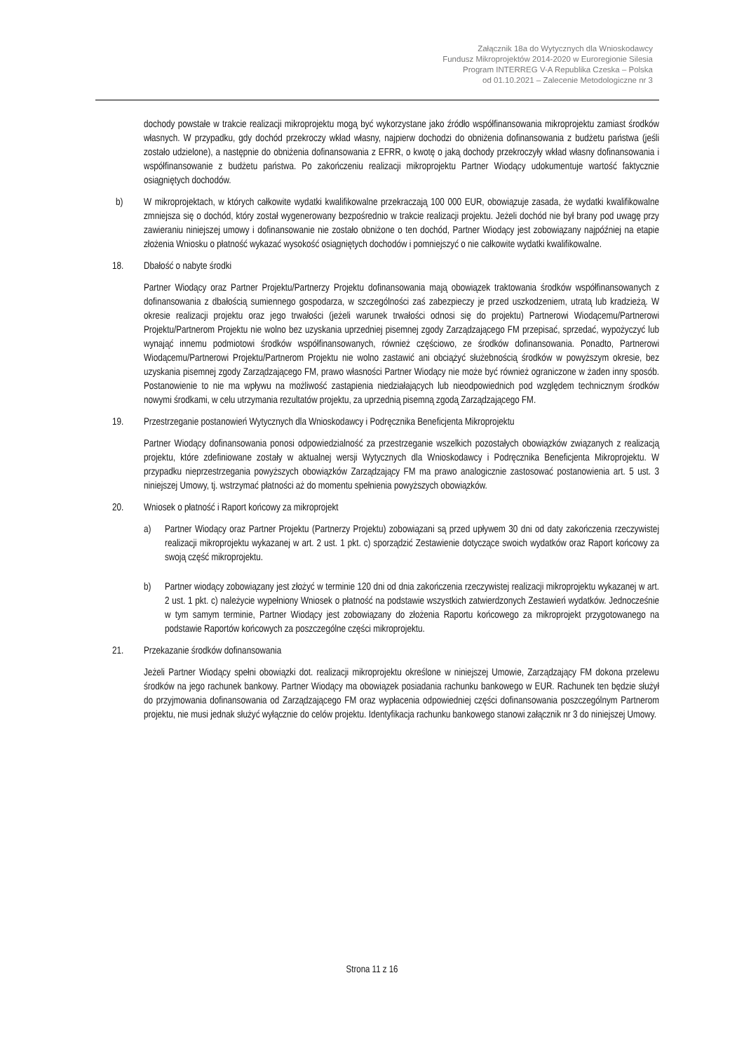Załącznik 18a do Wytycznych dla Wnioskodawcy
Fundusz Mikroprojektów 2014-2020 w Euroregionie Silesia
Program INTERREG V-A Republika Czeska – Polska
od 01.10.2021 – Zalecenie Metodologiczne nr 3
dochody powstałe w trakcie realizacji mikroprojektu mogą być wykorzystane jako źródło współfinansowania mikroprojektu zamiast środków własnych. W przypadku, gdy dochód przekroczy wkład własny, najpierw dochodzi do obniżenia dofinansowania z budżetu państwa (jeśli zostało udzielone), a następnie do obniżenia dofinansowania z EFRR, o kwotę o jaką dochody przekroczyły wkład własny dofinansowania i współfinansowanie z budżetu państwa. Po zakończeniu realizacji mikroprojektu Partner Wiodący udokumentuje wartość faktycznie osiągniętych dochodów.
b) W mikroprojektach, w których całkowite wydatki kwalifikowalne przekraczają 100 000 EUR, obowiązuje zasada, że wydatki kwalifikowalne zmniejsza się o dochód, który został wygenerowany bezpośrednio w trakcie realizacji projektu. Jeżeli dochód nie był brany pod uwagę przy zawieraniu niniejszej umowy i dofinansowanie nie zostało obniżone o ten dochód, Partner Wiodący jest zobowiązany najpóźniej na etapie złożenia Wniosku o płatność wykazać wysokość osiągniętych dochodów i pomniejszyć o nie całkowite wydatki kwalifikowalne.
18. Dbałość o nabyte środki
Partner Wiodący oraz Partner Projektu/Partnerzy Projektu dofinansowania mają obowiązek traktowania środków współfinansowanych z dofinansowania z dbałością sumiennego gospodarza, w szczególności zaś zabezpieczy je przed uszkodzeniem, utratą lub kradzieżą. W okresie realizacji projektu oraz jego trwałości (jeżeli warunek trwałości odnosi się do projektu) Partnerowi Wiodącemu/Partnerowi Projektu/Partnerom Projektu nie wolno bez uzyskania uprzedniej pisemnej zgody Zarządzającego FM przepisać, sprzedać, wypożyczyć lub wynająć innemu podmiotowi środków współfinansowanych, również częściowo, ze środków dofinansowania. Ponadto, Partnerowi Wiodącemu/Partnerowi Projektu/Partnerom Projektu nie wolno zastawić ani obciążyć służebnością środków w powyższym okresie, bez uzyskania pisemnej zgody Zarządzającego FM, prawo własności Partner Wiodący nie może być również ograniczone w żaden inny sposób. Postanowienie to nie ma wpływu na możliwość zastąpienia niedziałających lub nieodpowiednich pod względem technicznym środków nowymi środkami, w celu utrzymania rezultatów projektu, za uprzednią pisemną zgodą Zarządzającego FM.
19. Przestrzeganie postanowień Wytycznych dla Wnioskodawcy i Podręcznika Beneficjenta Mikroprojektu
Partner Wiodący dofinansowania ponosi odpowiedzialność za przestrzeganie wszelkich pozostałych obowiązków związanych z realizacją projektu, które zdefiniowane zostały w aktualnej wersji Wytycznych dla Wnioskodawcy i Podręcznika Beneficjenta Mikroprojektu. W przypadku nieprzestrzegania powyższych obowiązków Zarządzający FM ma prawo analogicznie zastosować postanowienia art. 5 ust. 3 niniejszej Umowy, tj. wstrzymać płatności aż do momentu spełnienia powyższych obowiązków.
20. Wniosek o płatność i Raport końcowy za mikroprojekt
a) Partner Wiodący oraz Partner Projektu (Partnerzy Projektu) zobowiązani są przed upływem 30 dni od daty zakończenia rzeczywistej realizacji mikroprojektu wykazanej w art. 2 ust. 1 pkt. c) sporządzić Zestawienie dotyczące swoich wydatków oraz Raport końcowy za swoją część mikroprojektu.
b) Partner wiodący zobowiązany jest złożyć w terminie 120 dni od dnia zakończenia rzeczywistej realizacji mikroprojektu wykazanej w art. 2 ust. 1 pkt. c) należycie wypełniony Wniosek o płatność na podstawie wszystkich zatwierdzonych Zestawień wydatków. Jednocześnie w tym samym terminie, Partner Wiodący jest zobowiązany do złożenia Raportu końcowego za mikroprojekt przygotowanego na podstawie Raportów końcowych za poszczególne części mikroprojektu.
21. Przekazanie środków dofinansowania
Jeżeli Partner Wiodący spełni obowiązki dot. realizacji mikroprojektu określone w niniejszej Umowie, Zarządzający FM dokona przelewu środków na jego rachunek bankowy. Partner Wiodący ma obowiązek posiadania rachunku bankowego w EUR. Rachunek ten będzie służył do przyjmowania dofinansowania od Zarządzającego FM oraz wypłacenia odpowiedniej części dofinansowania poszczególnym Partnerom projektu, nie musi jednak służyć wyłącznie do celów projektu. Identyfikacja rachunku bankowego stanowi załącznik nr 3 do niniejszej Umowy.
Strona 11 z 16